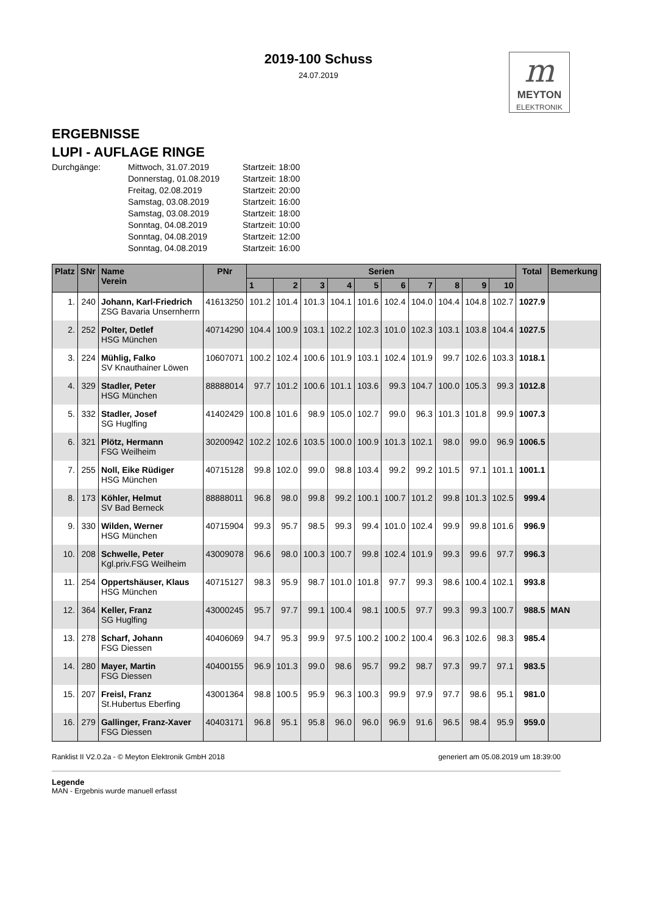2019-100 Schuss
24.07.2019
m
MEYTON
ELEKTRONIK
ERGEBNISSE
LUPI - AUFLAGE RINGE
Durchgänge:
Mittwoch, 31.07.2019
Startzeit: 18:00
Donnerstag, 01.08.2019
Startzeit: 18:00
Freitag, 02.08.2019
Startzeit: 20:00
Samstag, 03.08.2019
Startzeit: 16:00
Samstag, 03.08.2019
Startzeit: 18:00
Sonntag, 04.08.2019
Startzeit: 10:00
Sonntag, 04.08.2019
Startzeit: 12:00
Sonntag, 04.08.2019
Startzeit: 16:00
| Platz | SNr | Name Verein | PNr | Serien | | | | | | | | | | Total | Bemerkung |
| --- | --- | --- | --- | --- | --- | --- | --- | --- | --- | --- | --- | --- | --- | --- | --- |
| | | | | 1 | 2 | 3 | 4 | 5 | 6 | 7 | 8 | 9 | 10 | | |
| 1. | 240 | Johann, Karl-Friedrich ZSG Bavaria Unsernherrn | 41613250 | 101.2 | 101.4 | 101.3 | 104.1 | 101.6 | 102.4 | 104.0 | 104.4 | 104.8 | 102.7 | 1027.9 | |
| 2. | 252 | Polter, Detlef HSG München | 40714290 | 104.4 | 100.9 | 103.1 | 102.2 | 102.3 | 101.0 | 102.3 | 103.1 | 103.8 | 104.4 | 1027.5 | |
| 3. | 224 | Mühlig, Falko SV Knauthainer Löwen | 10607071 | 100.2 | 102.4 | 100.6 | 101.9 | 103.1 | 102.4 | 101.9 | 99.7 | 102.6 | 103.3 | 1018.1 | |
| 4. | 329 | Stadler, Peter HSG München | 88888014 | 97.7 | 101.2 | 100.6 | 101.1 | 103.6 | 99.3 | 104.7 | 100.0 | 105.3 | 99.3 | 1012.8 | |
| 5. | 332 | Stadler, Josef SG Huglfing | 41402429 | 100.8 | 101.6 | 98.9 | 105.0 | 102.7 | 99.0 | 96.3 | 101.3 | 101.8 | 99.9 | 1007.3 | |
| 6. | 321 | Plötz, Hermann FSG Weilheim | 30200942 | 102.2 | 102.6 | 103.5 | 100.0 | 100.9 | 101.3 | 102.1 | 98.0 | 99.0 | 96.9 | 1006.5 | |
| 7. | 255 | Noll, Eike Rüdiger HSG München | 40715128 | 99.8 | 102.0 | 99.0 | 98.8 | 103.4 | 99.2 | 99.2 | 101.5 | 97.1 | 101.1 | 1001.1 | |
| 8. | 173 | Köhler, Helmut SV Bad Berneck | 88888011 | 96.8 | 98.0 | 99.8 | 99.2 | 100.1 | 100.7 | 101.2 | 99.8 | 101.3 | 102.5 | 999.4 | |
| 9. | 330 | Wilden, Werner HSG München | 40715904 | 99.3 | 95.7 | 98.5 | 99.3 | 99.4 | 101.0 | 102.4 | 99.9 | 99.8 | 101.6 | 996.9 | |
| 10. | 208 | Schwelle, Peter Kgl.priv.FSG Weilheim | 43009078 | 96.6 | 98.0 | 100.3 | 100.7 | 99.8 | 102.4 | 101.9 | 99.3 | 99.6 | 97.7 | 996.3 | |
| 11. | 254 | Oppertshäuser, Klaus HSG München | 40715127 | 98.3 | 95.9 | 98.7 | 101.0 | 101.8 | 97.7 | 99.3 | 98.6 | 100.4 | 102.1 | 993.8 | |
| 12. | 364 | Keller, Franz SG Huglfing | 43000245 | 95.7 | 97.7 | 99.1 | 100.4 | 98.1 | 100.5 | 97.7 | 99.3 | 99.3 | 100.7 | 988.5 | MAN |
| 13. | 278 | Scharf, Johann FSG Diessen | 40406069 | 94.7 | 95.3 | 99.9 | 97.5 | 100.2 | 100.2 | 100.4 | 96.3 | 102.6 | 98.3 | 985.4 | |
| 14. | 280 | Mayer, Martin FSG Diessen | 40400155 | 96.9 | 101.3 | 99.0 | 98.6 | 95.7 | 99.2 | 98.7 | 97.3 | 99.7 | 97.1 | 983.5 | |
| 15. | 207 | Freisl, Franz St.Hubertus Eberfing | 43001364 | 98.8 | 100.5 | 95.9 | 96.3 | 100.3 | 99.9 | 97.9 | 97.7 | 98.6 | 95.1 | 981.0 | |
| 16. | 279 | Gallinger, Franz-Xaver FSG Diessen | 40403171 | 96.8 | 95.1 | 95.8 | 96.0 | 96.0 | 96.9 | 91.6 | 96.5 | 98.4 | 95.9 | 959.0 | |
Ranklist II V2.0.2a - © Meyton Elektronik GmbH 2018 generiert am 05.08.2019 um 18:39:00
Legende
MAN - Ergebnis wurde manuell erfasst